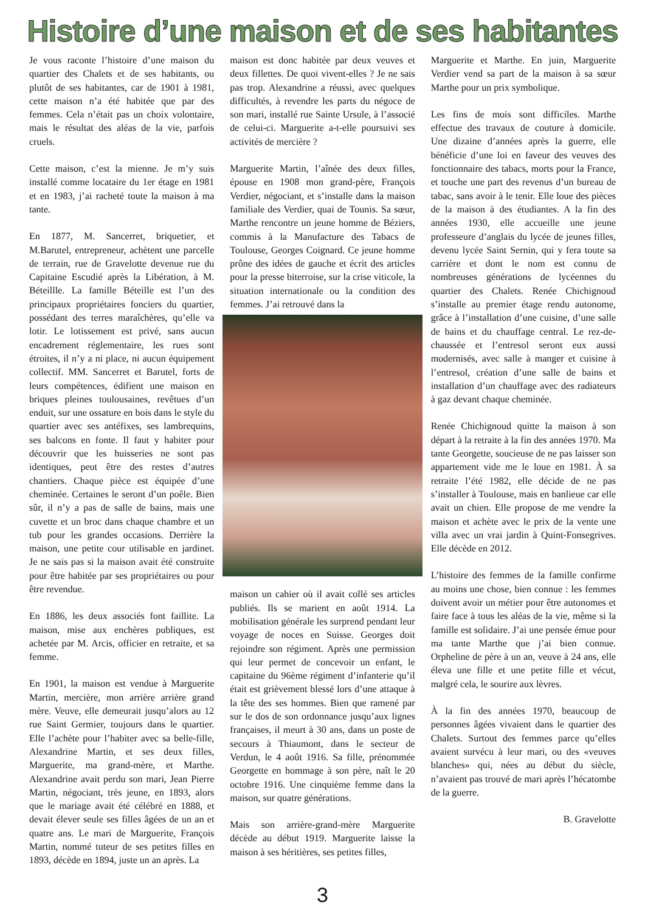Histoire d’une maison et de ses habitantes
Je vous raconte l’histoire d’une maison du quartier des Chalets et de ses habitants, ou plutôt de ses habitantes, car de 1901 à 1981, cette maison n’a été habitée que par des femmes. Cela n’était pas un choix volontaire, mais le résultat des aléas de la vie, parfois cruels.
Cette maison, c’est la mienne. Je m’y suis installé comme locataire du 1er étage en 1981 et en 1983, j’ai racheté toute la maison à ma tante.
En 1877, M. Sancerret, briquetier, et M.Barutel, entrepreneur, achètent une parcelle de terrain, rue de Gravelotte devenue rue du Capitaine Escudié après la Libération, à M. Béteillle. La famille Béteille est l’un des principaux propriétaires fonciers du quartier, possédant des terres maraîchères, qu’elle va lotir. Le lotissement est privé, sans aucun encadrement réglementaire, les rues sont étroites, il n’y a ni place, ni aucun équipement collectif. MM. Sancerret et Barutel, forts de leurs compétences, édifient une maison en briques pleines toulousaines, revêtues d’un enduit, sur une ossature en bois dans le style du quartier avec ses antéfixes, ses lambrequins, ses balcons en fonte. Il faut y habiter pour découvrir que les huisseries ne sont pas identiques, peut être des restes d’autres chantiers. Chaque pièce est équipée d’une cheminée. Certaines le seront d’un poêle. Bien sûr, il n’y a pas de salle de bains, mais une cuvette et un broc dans chaque chambre et un tub pour les grandes occasions. Derrière la maison, une petite cour utilisable en jardinet. Je ne sais pas si la maison avait été construite pour être habitée par ses propriétaires ou pour être revendue.
En 1886, les deux associés font faillite. La maison, mise aux enchères publiques, est achetée par M. Arcis, officier en retraite, et sa femme.
En 1901, la maison est vendue à Marguerite Martin, mercière, mon arrière arrière grand mère. Veuve, elle demeurait jusqu’alors au 12 rue Saint Germier, toujours dans le quartier. Elle l’achète pour l’habiter avec sa belle-fille, Alexandrine Martin, et ses deux filles, Marguerite, ma grand-mère, et Marthe. Alexandrine avait perdu son mari, Jean Pierre Martin, négociant, très jeune, en 1893, alors que le mariage avait été célébré en 1888, et devait élever seule ses filles âgées de un an et quatre ans. Le mari de Marguerite, François Martin, nommé tuteur de ses petites filles en 1893, décède en 1894, juste un an après. La
maison est donc habitée par deux veuves et deux fillettes. De quoi vivent-elles ? Je ne sais pas trop. Alexandrine a réussi, avec quelques difficultés, à revendre les parts du négoce de son mari, installé rue Sainte Ursule, à l’associé de celui-ci. Marguerite a-t-elle poursuivi ses activités de mercière ?
Marguerite Martin, l’aînée des deux filles, épouse en 1908 mon grand-père, François Verdier, négociant, et s’installe dans la maison familiale des Verdier, quai de Tounis. Sa sœur, Marthe rencontre un jeune homme de Béziers, commis à la Manufacture des Tabacs de Toulouse, Georges Coignard. Ce jeune homme prône des idées de gauche et écrit des articles pour la presse biterroise, sur la crise viticole, la situation internationale ou la condition des femmes. J’ai retrouvé dans la
maison un cahier où il avait collé ses articles publiés. Ils se marient en août 1914. La mobilisation générale les surprend pendant leur voyage de noces en Suisse. Georges doit rejoindre son régiment. Après une permission qui leur permet de concevoir un enfant, le capitaine du 96ème régiment d’infanterie qu’il était est grièvement blessé lors d’une attaque à la tête des ses hommes. Bien que ramené par sur le dos de son ordonnance jusqu’aux lignes françaises, il meurt à 30 ans, dans un poste de secours à Thiaumont, dans le secteur de Verdun, le 4 août 1916. Sa fille, prénommée Georgette en hommage à son père, naît le 20 octobre 1916. Une cinquième femme dans la maison, sur quatre générations.
Mais son arrière-grand-mère Marguerite décède au début 1919. Marguerite laisse la maison à ses héritières, ses petites filles,
Marguerite et Marthe. En juin, Marguerite Verdier vend sa part de la maison à sa sœur Marthe pour un prix symbolique.
Les fins de mois sont difficiles. Marthe effectue des travaux de couture à domicile. Une dizaine d’années après la guerre, elle bénéficie d’une loi en faveur des veuves des fonctionnaire des tabacs, morts pour la France, et touche une part des revenus d’un bureau de tabac, sans avoir à le tenir. Elle loue des pièces de la maison à des étudiantes. A la fin des années 1930, elle accueille une jeune professeure d’anglais du lycée de jeunes filles, devenu lycée Saint Sernin, qui y fera toute sa carrière et dont le nom est connu de nombreuses générations de lycéennes du quartier des Chalets. Renée Chichignoud s’installe au premier étage rendu autonome, grâce à l’installation d’une cuisine, d’une salle de bains et du chauffage central. Le rez-de-chaussée et l’entresol seront eux aussi modernisés, avec salle à manger et cuisine à l’entresol, création d’une salle de bains et installation d’un chauffage avec des radiateurs à gaz devant chaque cheminée.
Renée Chichignoud quitte la maison à son départ à la retraite à la fin des années 1970. Ma tante Georgette, soucieuse de ne pas laisser son appartement vide me le loue en 1981. À sa retraite l’été 1982, elle décide de ne pas s’installer à Toulouse, mais en banlieue car elle avait un chien. Elle propose de me vendre la maison et achète avec le prix de la vente une villa avec un vrai jardin à Quint-Fonsegrives. Elle décède en 2012.
L’histoire des femmes de la famille confirme au moins une chose, bien connue : les femmes doivent avoir un métier pour être autonomes et faire face à tous les aléas de la vie, même si la famille est solidaire. J’ai une pensée émue pour ma tante Marthe que j’ai bien connue. Orpheline de père à un an, veuve à 24 ans, elle éleva une fille et une petite fille et vécut, malgré cela, le sourire aux lèvres.
À la fin des années 1970, beaucoup de personnes âgées vivaient dans le quartier des Chalets. Surtout des femmes parce qu’elles avaient survécu à leur mari, ou des «veuves blanches» qui, nées au début du siècle, n’avaient pas trouvé de mari après l’hécatombe de la guerre.
B. Gravelotte
3